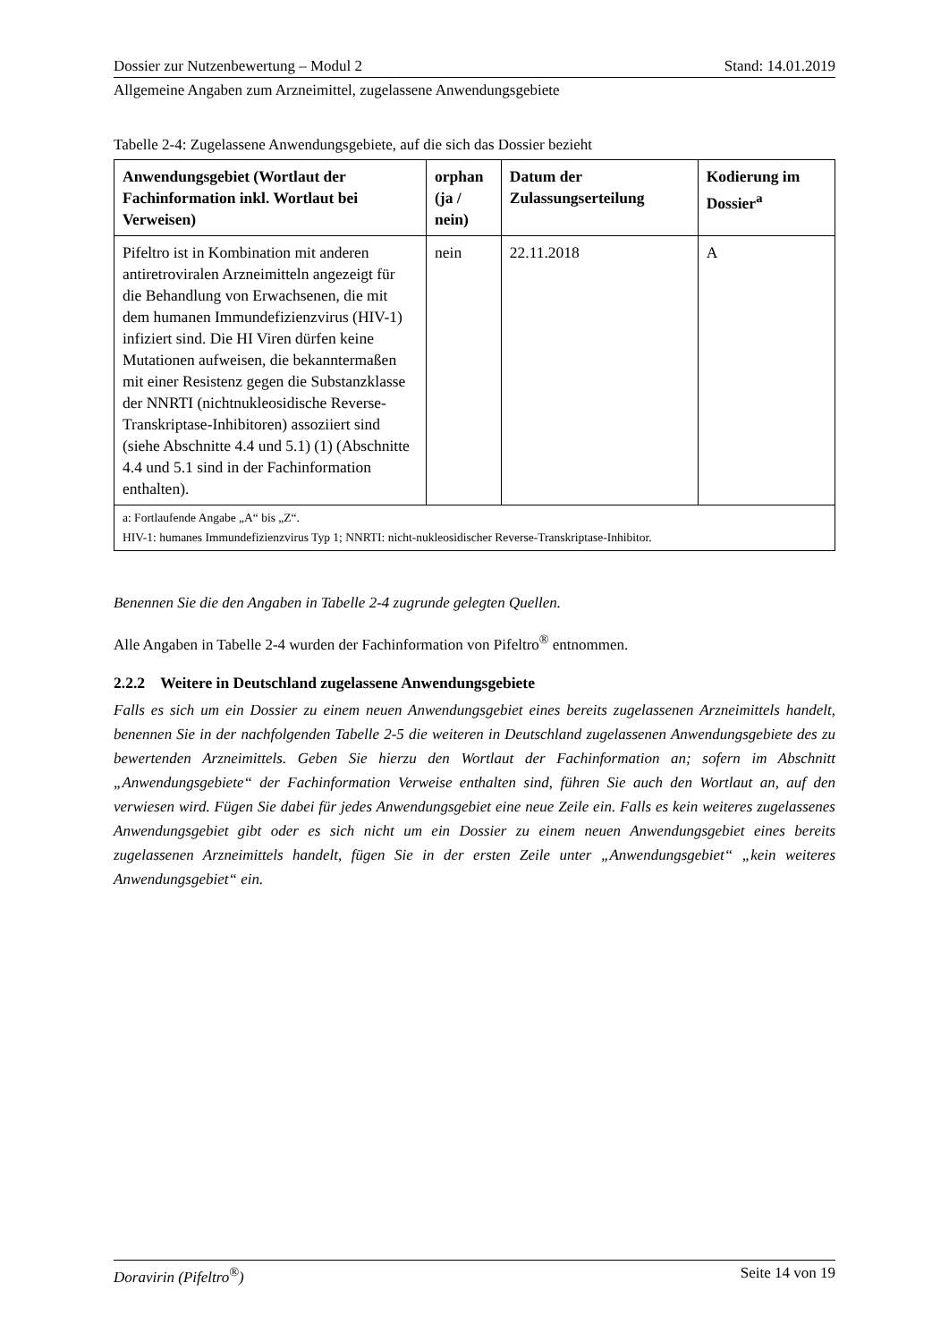Dossier zur Nutzenbewertung – Modul 2 Stand: 14.01.2019
Allgemeine Angaben zum Arzneimittel, zugelassene Anwendungsgebiete
Tabelle 2-4: Zugelassene Anwendungsgebiete, auf die sich das Dossier bezieht
| Anwendungsgebiet (Wortlaut der Fachinformation inkl. Wortlaut bei Verweisen) | orphan (ja / nein) | Datum der Zulassungserteilung | Kodierung im Dossier<sup>a</sup> |
| --- | --- | --- | --- |
| Pifeltro ist in Kombination mit anderen antiretroviralen Arzneimitteln angezeigt für die Behandlung von Erwachsenen, die mit dem humanen Immundefizienzvirus (HIV-1) infiziert sind. Die HI Viren dürfen keine Mutationen aufweisen, die bekanntermaßen mit einer Resistenz gegen die Substanzklasse der NNRTI (nichtnukleosidische Reverse-Transkriptase-Inhibitoren) assoziiert sind (siehe Abschnitte 4.4 und 5.1) (1) (Abschnitte 4.4 und 5.1 sind in der Fachinformation enthalten). | nein | 22.11.2018 | A |
| a: Fortlaufende Angabe „A“ bis „Z“. HIV-1: humanes Immundefizienzvirus Typ 1; NNRTI: nicht-nukleosidischer Reverse-Transkriptase-Inhibitor. | | | |
Benennen Sie die den Angaben in Tabelle 2-4 zugrunde gelegten Quellen.
Alle Angaben in Tabelle 2-4 wurden der Fachinformation von Pifeltro<sup>®</sup> entnommen.
2.2.2 Weitere in Deutschland zugelassene Anwendungsgebiete
Falls es sich um ein Dossier zu einem neuen Anwendungsgebiet eines bereits zugelassenen Arzneimittels handelt, benennen Sie in der nachfolgenden Tabelle 2-5 die weiteren in Deutschland zugelassenen Anwendungsgebiete des zu bewertenden Arzneimittels. Geben Sie hierzu den Wortlaut der Fachinformation an; sofern im Abschnitt „Anwendungsgebiete“ der Fachinformation Verweise enthalten sind, führen Sie auch den Wortlaut an, auf den verwiesen wird. Fügen Sie dabei für jedes Anwendungsgebiet eine neue Zeile ein. Falls es kein weiteres zugelassenes Anwendungsgebiet gibt oder es sich nicht um ein Dossier zu einem neuen Anwendungsgebiet eines bereits zugelassenen Arzneimittels handelt, fügen Sie in der ersten Zeile unter „Anwendungsgebiet“ „kein weiteres Anwendungsgebiet“ ein.
Doravirin (Pifeltro<sup>®</sup>) Seite 14 von 19